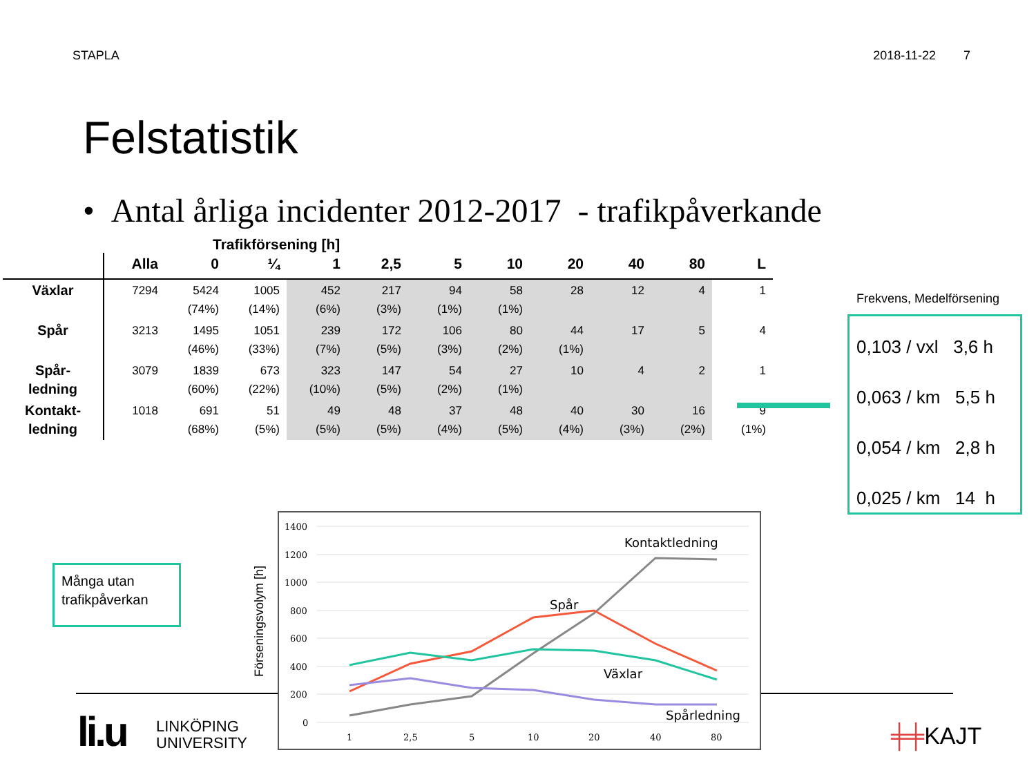STAPLA 2018-11-22 7
Felstatistik
• Antal årliga incidenter 2012-2017 - trafikpåverkande
Trafikförsening [h]
| | Alla | 0 | ¼ | 1 | 2,5 | 5 | 10 | 20 | 40 | 80 | L |
| --- | --- | --- | --- | --- | --- | --- | --- | --- | --- | --- | --- |
| Växlar | 7294 | 5424 (74%) | 1005 (14%) | 452 (6%) | 217 (3%) | 94 (1%) | 58 (1%) | 28 | 12 | 4 | 1 |
| Spår | 3213 | 1495 (46%) | 1051 (33%) | 239 (7%) | 172 (5%) | 106 (3%) | 80 (2%) | 44 (1%) | 17 | 5 | 4 |
| Spår- ledning | 3079 | 1839 (60%) | 673 (22%) | 323 (10%) | 147 (5%) | 54 (2%) | 27 (1%) | 10 | 4 | 2 | 1 |
| Kontakt- ledning | 1018 | 691 (68%) | 51 (5%) | 49 (5%) | 48 (5%) | 37 (4%) | 48 (5%) | 40 (4%) | 30 (3%) | 16 (2%) | 9 (1%) |
Frekvens, Medelförsening
0,103 / vxl 3,6 h
0,063 / km 5,5 h
0,054 / km 2,8 h
0,025 / km 14 h
Många utan trafikpåverkan
1400
1200
1000
800
600
400
200
0
1
2,5
5
10
20
40
80
Kontaktledning
Spår
Växlar
Spårledning
Förseningsvolym [h]
li.u
LINKÖPING
UNIVERSITY
╪╪KAJT